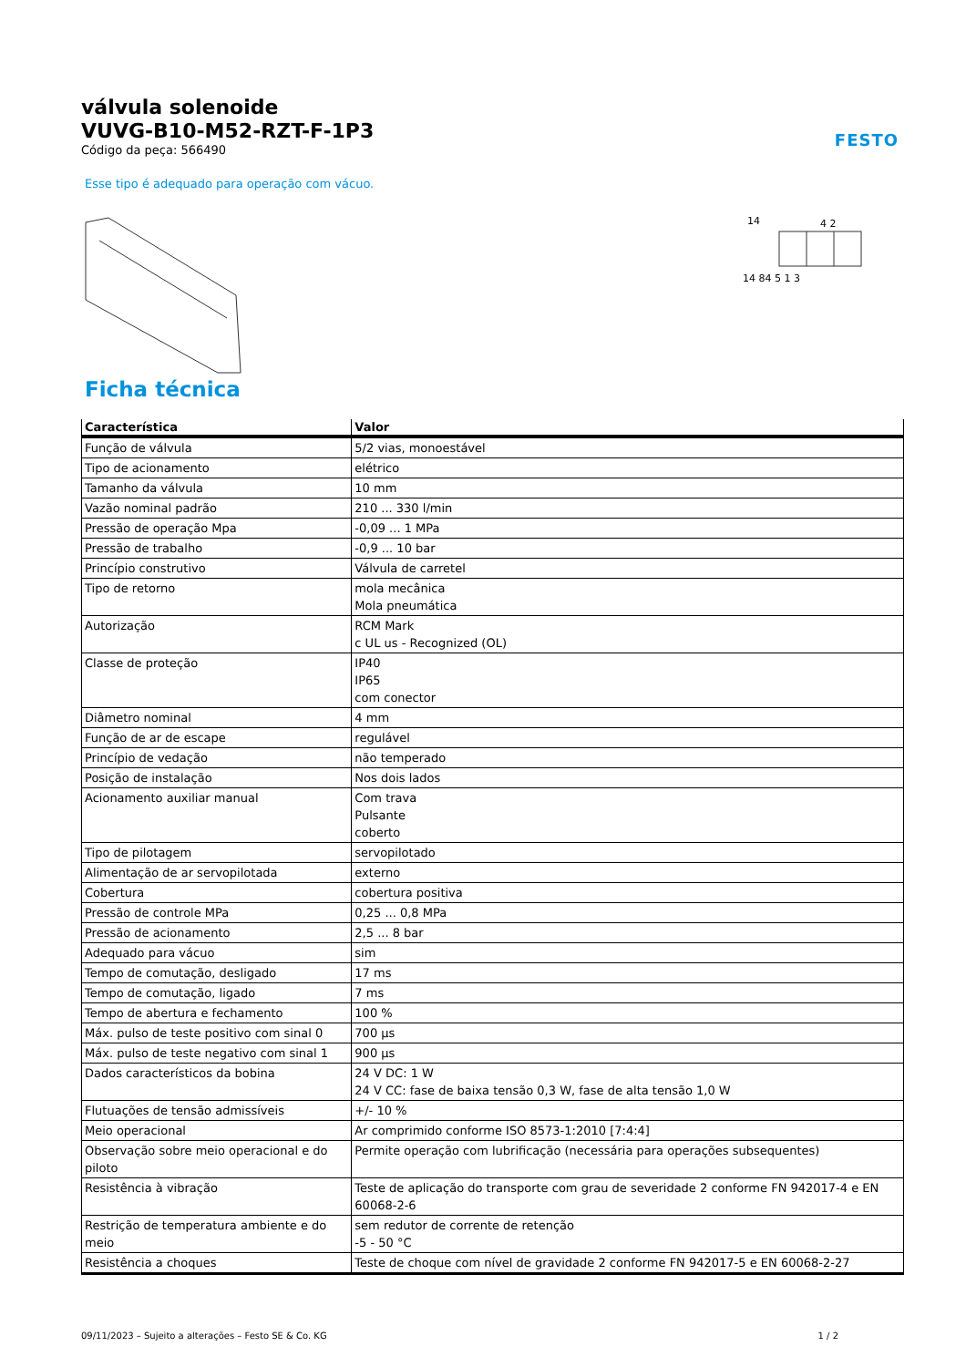FESTO
válvula solenoide
VUVG-B10-M52-RZT-F-1P3
Código da peça: 566490
Esse tipo é adequado para operação com vácuo.
14
4 2
14 84 5 1 3
Ficha técnica
| Característica | Valor |
| --- | --- |
| Função de válvula | 5/2 vias, monoestável |
| Tipo de acionamento | elétrico |
| Tamanho da válvula | 10 mm |
| Vazão nominal padrão | 210 ... 330 l/min |
| Pressão de operação Mpa | -0,09 ... 1 MPa |
| Pressão de trabalho | -0,9 ... 10 bar |
| Princípio construtivo | Válvula de carretel |
| Tipo de retorno | mola mecânica Mola pneumática |
| Autorização | RCM Mark c UL us - Recognized (OL) |
| Classe de proteção | IP40 IP65 com conector |
| Diâmetro nominal | 4 mm |
| Função de ar de escape | regulável |
| Princípio de vedação | não temperado |
| Posição de instalação | Nos dois lados |
| Acionamento auxiliar manual | Com trava Pulsante coberto |
| Tipo de pilotagem | servopilotado |
| Alimentação de ar servopilotada | externo |
| Cobertura | cobertura positiva |
| Pressão de controle MPa | 0,25 ... 0,8 MPa |
| Pressão de acionamento | 2,5 ... 8 bar |
| Adequado para vácuo | sim |
| Tempo de comutação, desligado | 17 ms |
| Tempo de comutação, ligado | 7 ms |
| Tempo de abertura e fechamento | 100 % |
| Máx. pulso de teste positivo com sinal 0 | 700 µs |
| Máx. pulso de teste negativo com sinal 1 | 900 µs |
| Dados característicos da bobina | 24 V DC: 1 W 24 V CC: fase de baixa tensão 0,3 W, fase de alta tensão 1,0 W |
| Flutuações de tensão admissíveis | +/- 10 % |
| Meio operacional | Ar comprimido conforme ISO 8573-1:2010 [7:4:4] |
| Observação sobre meio operacional e do piloto | Permite operação com lubrificação (necessária para operações subsequentes) |
| Resistência à vibração | Teste de aplicação do transporte com grau de severidade 2 conforme FN 942017-4 e EN 60068-2-6 |
| Restrição de temperatura ambiente e do meio | sem redutor de corrente de retenção -5 - 50 °C |
| Resistência a choques | Teste de choque com nível de gravidade 2 conforme FN 942017-5 e EN 60068-2-27 |
09/11/2023 – Sujeito a alterações – Festo SE & Co. KG 1 / 2